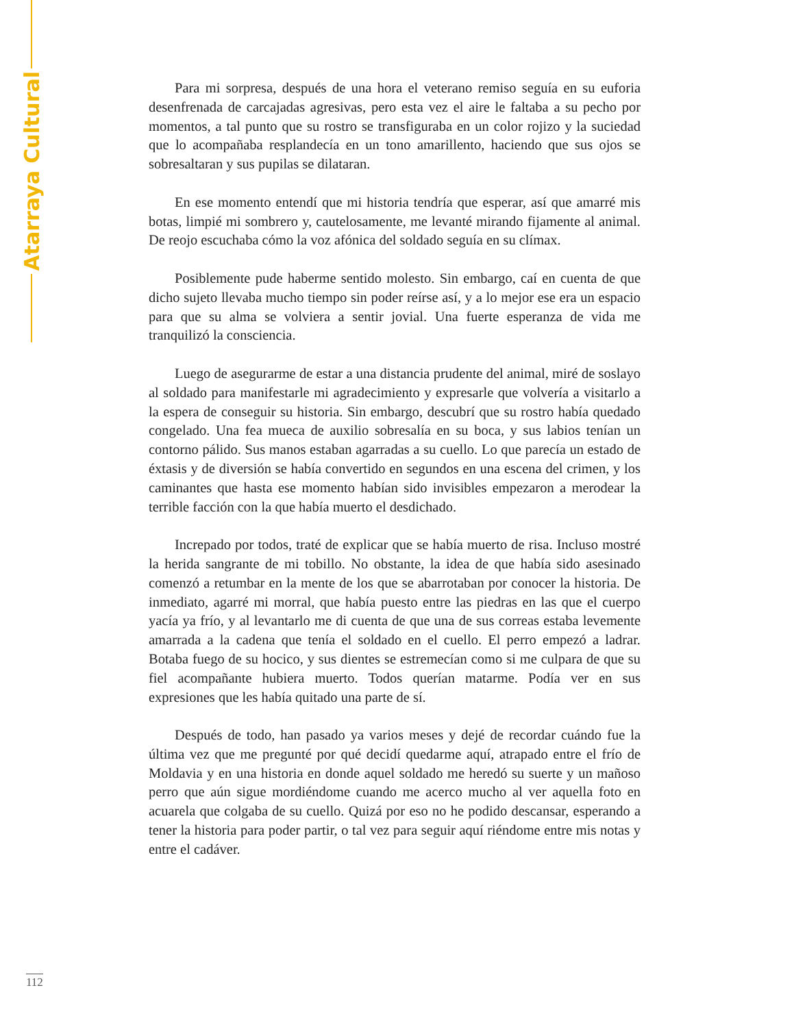Atarraya Cultural
Para mi sorpresa, después de una hora el veterano remiso seguía en su euforia desenfrenada de carcajadas agresivas, pero esta vez el aire le faltaba a su pecho por momentos, a tal punto que su rostro se transfiguraba en un color rojizo y la suciedad que lo acompañaba resplandecía en un tono amarillento, haciendo que sus ojos se sobresaltaran y sus pupilas se dilataran.
En ese momento entendí que mi historia tendría que esperar, así que amarré mis botas, limpié mi sombrero y, cautelosamente, me levanté mirando fijamente al animal. De reojo escuchaba cómo la voz afónica del soldado seguía en su clímax.
Posiblemente pude haberme sentido molesto. Sin embargo, caí en cuenta de que dicho sujeto llevaba mucho tiempo sin poder reírse así, y a lo mejor ese era un espacio para que su alma se volviera a sentir jovial. Una fuerte esperanza de vida me tranquilizó la consciencia.
Luego de asegurarme de estar a una distancia prudente del animal, miré de soslayo al soldado para manifestarle mi agradecimiento y expresarle que volvería a visitarlo a la espera de conseguir su historia. Sin embargo, descubrí que su rostro había quedado congelado. Una fea mueca de auxilio sobresalía en su boca, y sus labios tenían un contorno pálido. Sus manos estaban agarradas a su cuello. Lo que parecía un estado de éxtasis y de diversión se había convertido en segundos en una escena del crimen, y los caminantes que hasta ese momento habían sido invisibles empezaron a merodear la terrible facción con la que había muerto el desdichado.
Increpado por todos, traté de explicar que se había muerto de risa. Incluso mostré la herida sangrante de mi tobillo. No obstante, la idea de que había sido asesinado comenzó a retumbar en la mente de los que se abarrotaban por conocer la historia. De inmediato, agarré mi morral, que había puesto entre las piedras en las que el cuerpo yacía ya frío, y al levantarlo me di cuenta de que una de sus correas estaba levemente amarrada a la cadena que tenía el soldado en el cuello. El perro empezó a ladrar. Botaba fuego de su hocico, y sus dientes se estremecían como si me culpara de que su fiel acompañante hubiera muerto. Todos querían matarme. Podía ver en sus expresiones que les había quitado una parte de sí.
Después de todo, han pasado ya varios meses y dejé de recordar cuándo fue la última vez que me pregunté por qué decidí quedarme aquí, atrapado entre el frío de Moldavia y en una historia en donde aquel soldado me heredó su suerte y un mañoso perro que aún sigue mordiéndome cuando me acerco mucho al ver aquella foto en acuarela que colgaba de su cuello. Quizá por eso no he podido descansar, esperando a tener la historia para poder partir, o tal vez para seguir aquí riéndome entre mis notas y entre el cadáver.
112